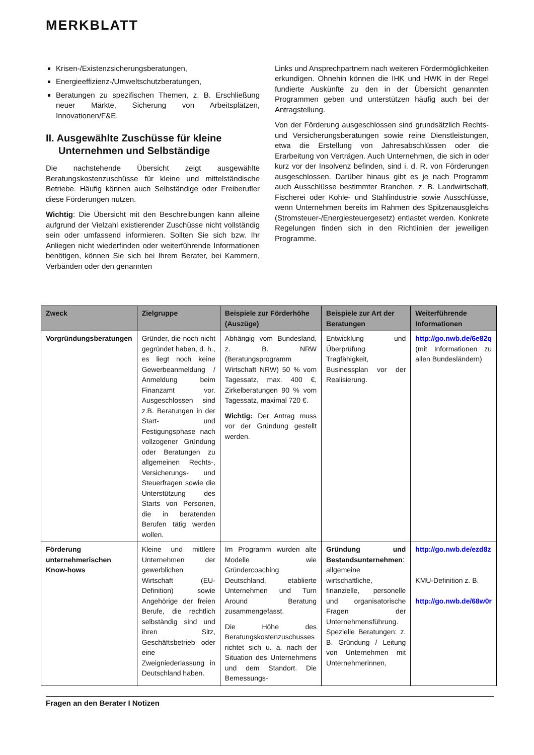MERKBLATT
Krisen-/Existenzsicherungsberatungen,
Energieeffizienz-/Umweltschutzberatungen,
Beratungen zu spezifischen Themen, z. B. Erschließung neuer Märkte, Sicherung von Arbeitsplätzen, Innovationen/F&E.
II. Ausgewählte Zuschüsse für kleine Unternehmen und Selbständige
Die nachstehende Übersicht zeigt ausgewählte Beratungskostenzuschüsse für kleine und mittelständische Betriebe. Häufig können auch Selbständige oder Freiberufler diese Förderungen nutzen.
Wichtig: Die Übersicht mit den Beschreibungen kann alleine aufgrund der Vielzahl existierender Zuschüsse nicht vollständig sein oder umfassend informieren. Sollten Sie sich bzw. Ihr Anliegen nicht wiederfinden oder weiterführende Informationen benötigen, können Sie sich bei Ihrem Berater, bei Kammern, Verbänden oder den genannten
Links und Ansprechpartnern nach weiteren Fördermöglichkeiten erkundigen. Ohnehin können die IHK und HWK in der Regel fundierte Auskünfte zu den in der Übersicht genannten Programmen geben und unterstützen häufig auch bei der Antragstellung.
Von der Förderung ausgeschlossen sind grundsätzlich Rechts- und Versicherungsberatungen sowie reine Dienstleistungen, etwa die Erstellung von Jahresabschlüssen oder die Erarbeitung von Verträgen. Auch Unternehmen, die sich in oder kurz vor der Insolvenz befinden, sind i. d. R. von Förderungen ausgeschlossen. Darüber hinaus gibt es je nach Programm auch Ausschlüsse bestimmter Branchen, z. B. Landwirtschaft, Fischerei oder Kohle- und Stahlindustrie sowie Ausschlüsse, wenn Unternehmen bereits im Rahmen des Spitzenausgleichs (Stromsteuer-/Energiesteuergesetz) entlastet werden. Konkrete Regelungen finden sich in den Richtlinien der jeweiligen Programme.
| Zweck | Zielgruppe | Beispiele zur Förderhöhe (Auszüge) | Beispiele zur Art der Beratungen | Weiterführende Informationen |
| --- | --- | --- | --- | --- |
| Vorgründungsberatungen | Gründer, die noch nicht gegründet haben, d. h., es liegt noch keine Gewerbeanmeldung / Anmeldung beim Finanzamt vor. Ausgeschlossen sind z.B. Beratungen in der Start- und Festigungsphase nach vollzogener Gründung oder Beratungen zu allgemeinen Rechts-, Versicherungs- und Steuerfragen sowie die Unterstützung des Starts von Personen, die in beratenden Berufen tätig werden wollen. | Abhängig vom Bundesland, z. B. NRW (Beratungsprogramm Wirtschaft NRW) 50 % vom Tagessatz, max. 400 €, Zirkelberatungen 90 % vom Tagessatz, maximal 720 €. Wichtig: Der Antrag muss vor der Gründung gestellt werden. | Entwicklung und Überprüfung Tragfähigkeit, Businessplan vor der Realisierung. | http://go.nwb.de/6e82q (mit Informationen zu allen Bundesländern) |
| Förderung unternehmerischen Know-hows | Kleine und mittlere Unternehmen der gewerblichen Wirtschaft (EU-Definition) sowie Angehörige der freien Berufe, die rechtlich selbständig sind und ihren Sitz, Geschäftsbetrieb oder eine Zweigniederlassung in Deutschland haben. | Im Programm wurden alte Modelle wie Gründercoaching Deutschland, etablierte Unternehmen und Turn Around Beratung zusammengefasst. Die Höhe des Beratungskostenzuschusses richtet sich u. a. nach der Situation des Unternehmens und dem Standort. Die Bemessungs- | Gründung und Bestandsunternehmen : allgemeine wirtschaftliche, finanzielle, personelle und organisatorische Fragen der Unternehmensführung. Spezielle Beratungen: z. B. Gründung / Leitung von Unternehmen mit Unternehmerinnen, | http://go.nwb.de/ezd8z KMU-Definition z. B. http://go.nwb.de/68w0r |
Fragen an den Berater I Notizen